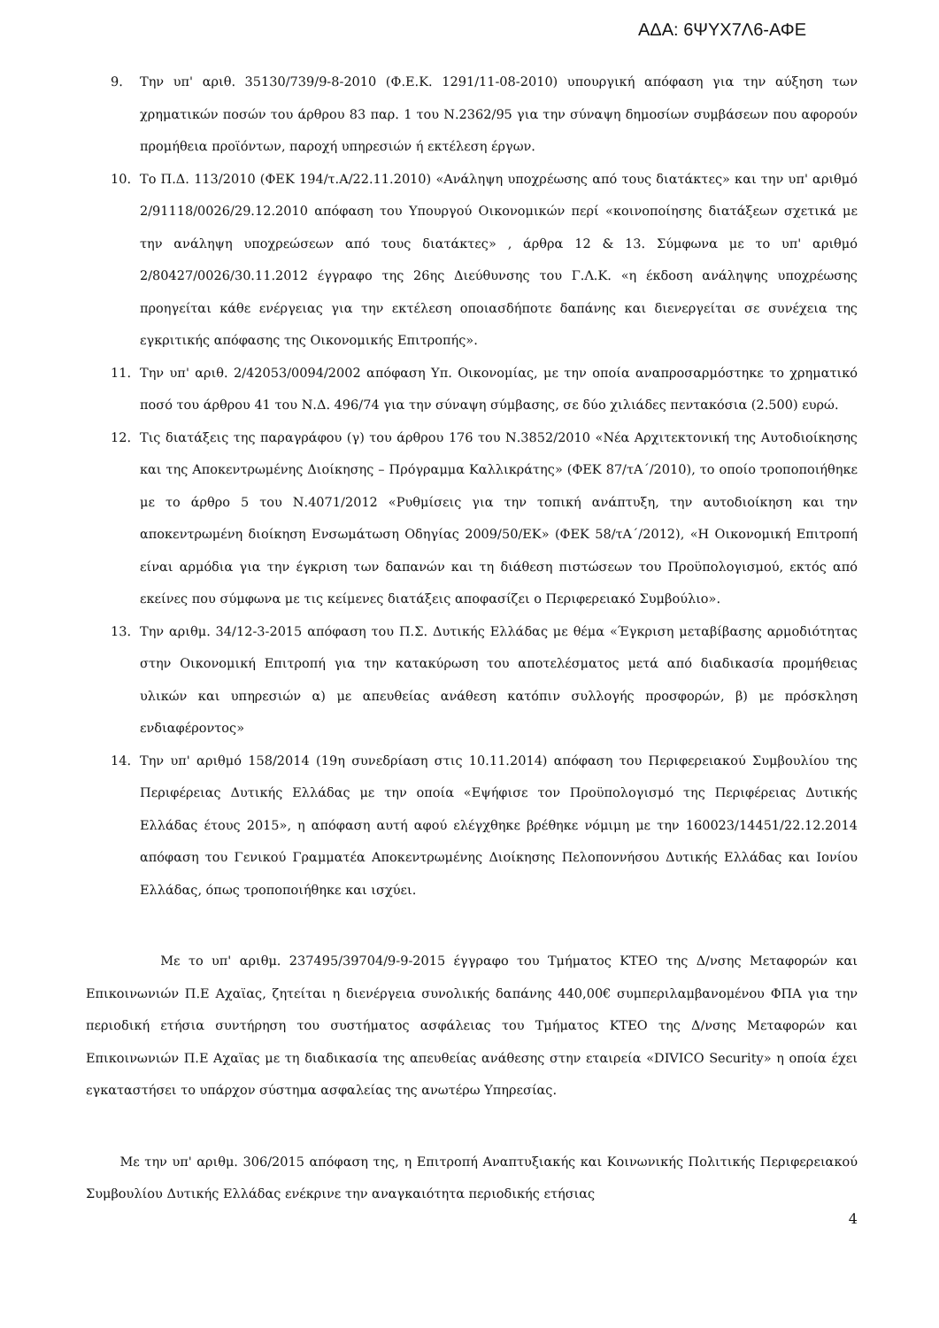ΑΔΑ: 6ΨΥΧ7Λ6-ΑΦΕ
9. Την υπ' αριθ. 35130/739/9-8-2010 (Φ.Ε.Κ. 1291/11-08-2010) υπουργική απόφαση για την αύξηση των χρηματικών ποσών του άρθρου 83 παρ. 1 του Ν.2362/95 για την σύναψη δημοσίων συμβάσεων που αφορούν προμήθεια προϊόντων, παροχή υπηρεσιών ή εκτέλεση έργων.
10. Το Π.Δ. 113/2010 (ΦΕΚ 194/τ.Α/22.11.2010) «Ανάληψη υποχρέωσης από τους διατάκτες» και την υπ' αριθμό 2/91118/0026/29.12.2010 απόφαση του Υπουργού Οικονομικών περί «κοινοποίησης διατάξεων σχετικά με την ανάληψη υποχρεώσεων από τους διατάκτες» , άρθρα 12 & 13. Σύμφωνα με το υπ' αριθμό 2/80427/0026/30.11.2012 έγγραφο της 26ης Διεύθυνσης του Γ.Λ.Κ. «η έκδοση ανάληψης υποχρέωσης προηγείται κάθε ενέργειας για την εκτέλεση οποιασδήποτε δαπάνης και διενεργείται σε συνέχεια της εγκριτικής απόφασης της Οικονομικής Επιτροπής».
11. Την υπ' αριθ. 2/42053/0094/2002 απόφαση Υπ. Οικονομίας, με την οποία αναπροσαρμόστηκε το χρηματικό ποσό του άρθρου 41 του Ν.Δ. 496/74 για την σύναψη σύμβασης, σε δύο χιλιάδες πεντακόσια (2.500) ευρώ.
12. Τις διατάξεις της παραγράφου (γ) του άρθρου 176 του Ν.3852/2010 «Νέα Αρχιτεκτονική της Αυτοδιοίκησης και της Αποκεντρωμένης Διοίκησης – Πρόγραμμα Καλλικράτης» (ΦΕΚ 87/τΑ΄/2010), το οποίο τροποποιήθηκε με το άρθρο 5 του Ν.4071/2012 «Ρυθμίσεις για την τοπική ανάπτυξη, την αυτοδιοίκηση και την αποκεντρωμένη διοίκηση Ενσωμάτωση Οδηγίας 2009/50/ΕΚ» (ΦΕΚ 58/τΑ΄/2012), «Η Οικονομική Επιτροπή είναι αρμόδια για την έγκριση των δαπανών και τη διάθεση πιστώσεων του Προϋπολογισμού, εκτός από εκείνες που σύμφωνα με τις κείμενες διατάξεις αποφασίζει ο Περιφερειακό Συμβούλιο».
13. Την αριθμ. 34/12-3-2015 απόφαση του Π.Σ. Δυτικής Ελλάδας με θέμα «Έγκριση μεταβίβασης αρμοδιότητας στην Οικονομική Επιτροπή για την κατακύρωση του αποτελέσματος μετά από διαδικασία προμήθειας υλικών και υπηρεσιών α) με απευθείας ανάθεση κατόπιν συλλογής προσφορών, β) με πρόσκληση ενδιαφέροντος»
14. Την υπ' αριθμό 158/2014 (19η συνεδρίαση στις 10.11.2014) απόφαση του Περιφερειακού Συμβουλίου της Περιφέρειας Δυτικής Ελλάδας με την οποία «Εψήφισε τον Προϋπολογισμό της Περιφέρειας Δυτικής Ελλάδας έτους 2015», η απόφαση αυτή αφού ελέγχθηκε βρέθηκε νόμιμη με την 160023/14451/22.12.2014 απόφαση του Γενικού Γραμματέα Αποκεντρωμένης Διοίκησης Πελοποννήσου Δυτικής Ελλάδας και Ιονίου Ελλάδας, όπως τροποποιήθηκε και ισχύει.
Με το υπ' αριθμ. 237495/39704/9-9-2015 έγγραφο του Τμήματος ΚΤΕΟ της Δ/νσης Μεταφορών και Επικοινωνιών Π.Ε Αχαϊας, ζητείται η διενέργεια συνολικής δαπάνης 440,00€ συμπεριλαμβανομένου ΦΠΑ για την περιοδική ετήσια συντήρηση του συστήματος ασφάλειας του Τμήματος ΚΤΕΟ της Δ/νσης Μεταφορών και Επικοινωνιών Π.Ε Αχαϊας με τη διαδικασία της απευθείας ανάθεσης στην εταιρεία «DIVICO Security» η οποία έχει εγκαταστήσει το υπάρχον σύστημα ασφαλείας της ανωτέρω Υπηρεσίας.
Με την υπ' αριθμ. 306/2015 απόφαση της, η Επιτροπή Αναπτυξιακής και Κοινωνικής Πολιτικής Περιφερειακού Συμβουλίου Δυτικής Ελλάδας ενέκρινε την αναγκαιότητα περιοδικής ετήσιας
4